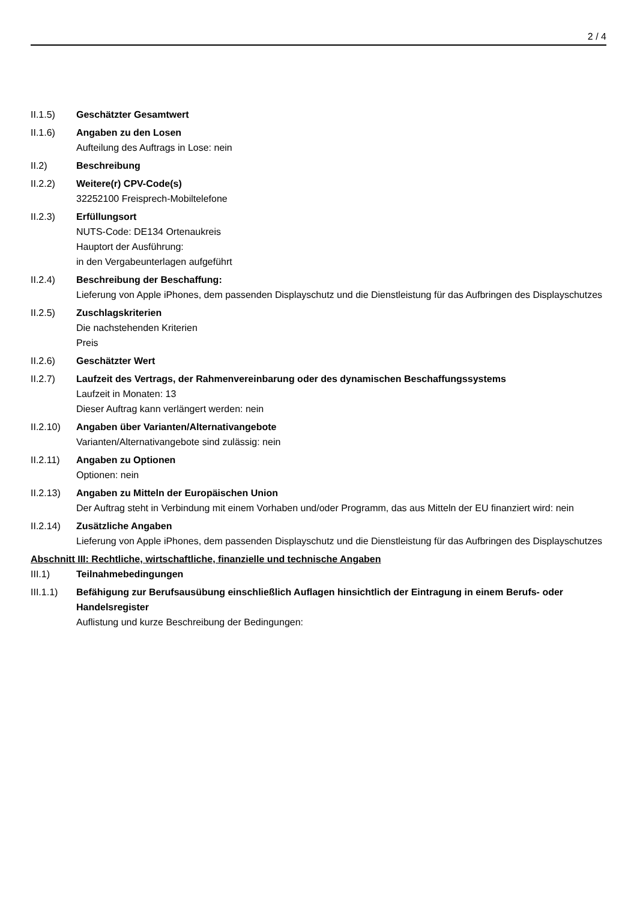2 / 4
II.1.5) Geschätzter Gesamtwert
II.1.6) Angaben zu den Losen
Aufteilung des Auftrags in Lose: nein
II.2) Beschreibung
II.2.2) Weitere(r) CPV-Code(s)
32252100 Freisprech-Mobiltelefone
II.2.3) Erfüllungsort
NUTS-Code: DE134 Ortenaukreis
Hauptort der Ausführung:
in den Vergabeunterlagen aufgeführt
II.2.4) Beschreibung der Beschaffung:
Lieferung von Apple iPhones, dem passenden Displayschutz und die Dienstleistung für das Aufbringen des Displayschutzes
II.2.5) Zuschlagskriterien
Die nachstehenden Kriterien
Preis
II.2.6) Geschätzter Wert
II.2.7) Laufzeit des Vertrags, der Rahmenvereinbarung oder des dynamischen Beschaffungssystems
Laufzeit in Monaten: 13
Dieser Auftrag kann verlängert werden: nein
II.2.10)
Angaben über Varianten/Alternativangebote
Varianten/Alternativangebote sind zulässig: nein
II.2.11)
Angaben zu Optionen
Optionen: nein
II.2.13)
Angaben zu Mitteln der Europäischen Union
Der Auftrag steht in Verbindung mit einem Vorhaben und/oder Programm, das aus Mitteln der EU finanziert wird: nein
II.2.14)
Zusätzliche Angaben
Lieferung von Apple iPhones, dem passenden Displayschutz und die Dienstleistung für das Aufbringen des Displayschutzes
Abschnitt III: Rechtliche, wirtschaftliche, finanzielle und technische Angaben
III.1) Teilnahmebedingungen
III.1.1)
Befähigung zur Berufsausübung einschließlich Auflagen hinsichtlich der Eintragung in einem Berufs- oder Handelsregister
Auflistung und kurze Beschreibung der Bedingungen: